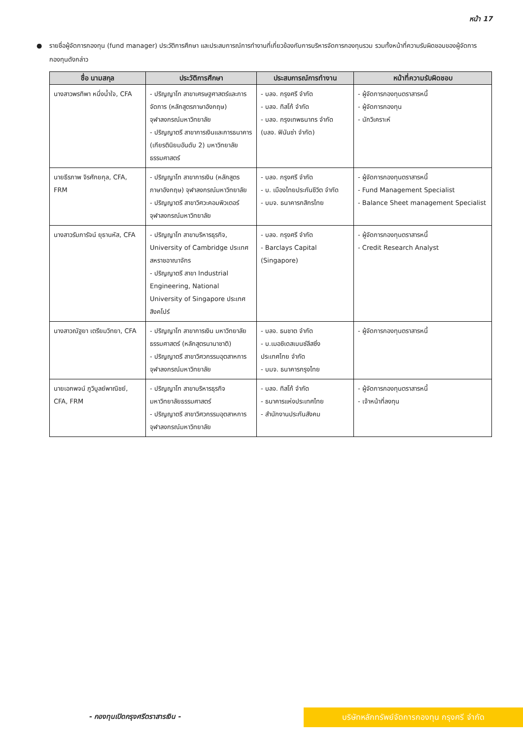หน้า 17
● รายชื่อผู้จัดการกองทุน (fund manager) ประวัติการศึกษา และประสบการณ์การทำงานที่เกี่ยวข้องกับการบริหารจัดการกองทุนรวม รวมทั้งหน้าที่ความรับผิดชอบของผู้จัดการกองทุนดังกล่าว
| ชื่อ นามสกุล | ประวัติการศึกษา | ประสบการณ์การทำงาน | หน้าที่ความรับผิดชอบ |
| --- | --- | --- | --- |
| นางสาวพรทิพา หนึ่งน้ำใจ, CFA | - ปริญญาโท สาขาเศรษฐศาสตร์และการจัดการ (หลักสูตรภาษาอังกฤษ) จุฬาลงกรณ์มหาวิทยาลัย - ปริญญาตรี สาขาการเงินและการธนาคาร (เกียรตินิยมอันดับ 2) มหาวิทยาลัยธรรมศาสตร์ | - บลจ. กรุงศรี จำกัด - บลจ. ทิสโก้ จำกัด - บลจ. กรุงเทพธนาทร จำกัด (บลจ. ฟินันซ่า จำกัด) | - ผู้จัดการกองทุนตราสารหนี้ - ผู้จัดการกองทุน - นักวิเคราะห์ |
| นายธีรภาพ จิรศักยกุล, CFA, FRM | - ปริญญาโท สาขาการเงิน (หลักสูตรภาษาอังกฤษ) จุฬาลงกรณ์มหาวิทยาลัย - ปริญญาตรี สาขาวิศวะคอมพิวเตอร์ จุฬาลงกรณ์มหาวิทยาลัย | - บลจ. กรุงศรี จำกัด - บ. เมืองไทยประกันชีวิต จำกัด - บมจ. ธนาคารกสิกรไทย | - ผู้จัดการกองทุนตราสารหนี้ - Fund Management Specialist - Balance Sheet management Specialist |
| นางสาวรัมภารัจน์ ยุธานหัส, CFA | - ปริญญาโท สาขาบริหารธุรกิจ, University of Cambridge ประเทศสหราชอาณาจักร - ปริญญาตรี สาขา Industrial Engineering, National University of Singapore ประเทศสิงคโปร์ | - บลจ. กรุงศรี จำกัด - Barclays Capital (Singapore) | - ผู้จัดการกองทุนตราสารหนี้ - Credit Research Analyst |
| นางสาวณัฐยา เตรียมวิทยา, CFA | - ปริญญาโท สาขาการเงิน มหาวิทยาลัยธรรมศาสตร์ (หลักสูตรนานาชาติ) - ปริญญาตรี สาขาวิศวกรรมอุตสาหการ จุฬาลงกรณ์มหาวิทยาลัย | - บลจ. ธนชาต จำกัด - บ.เมอซิเดสเบนซ์ลีสซิ่ง ประเทศไทย จำกัด - บมจ. ธนาคารกรุงไทย | - ผู้จัดการกองทุนตราสารหนี้ |
| นายเอกพจน์ ภูวิบูลย์พาณิชย์, CFA, FRM | - ปริญญาโท สาขาบริหารธุรกิจ มหาวิทยาลัยธรรมศาสตร์ - ปริญญาตรี สาขาวิศวกรรมอุตสาหการ จุฬาลงกรณ์มหาวิทยาลัย | - บลจ. ทิสโก้ จำกัด - ธนาคารแห่งประเทศไทย - สำนักงานประกันสังคม | - ผู้จัดการกองทุนตราสารหนี้ - เจ้าหน้าที่ลงทุน |
- กองทุนเปิดกรุงศรีตราสารเงิน -
บริษัทหลักทรัพย์จัดการกองทุน กรุงศรี จำกัด